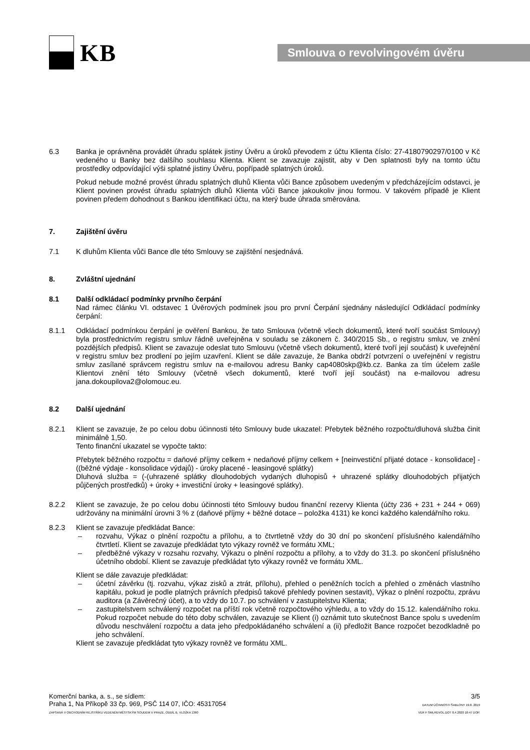KB
Smlouva o revolvingovém úvěru
6.3 Banka je oprávněna provádět úhradu splátek jistiny Úvěru a úroků převodem z účtu Klienta číslo: 27-4180790297/0100 v Kč vedeného u Banky bez dalšího souhlasu Klienta. Klient se zavazuje zajistit, aby v Den splatnosti byly na tomto účtu prostředky odpovídající výši splatné jistiny Úvěru, popřípadě splatných úroků.
Pokud nebude možné provést úhradu splatných dluhů Klienta vůči Bance způsobem uvedeným v předcházejícím odstavci, je Klient povinen provést úhradu splatných dluhů Klienta vůči Bance jakoukoliv jinou formou. V takovém případě je Klient povinen předem dohodnout s Bankou identifikaci účtu, na který bude úhrada směrována.
7. Zajištění úvěru
7.1 K dluhům Klienta vůči Bance dle této Smlouvy se zajištění nesjednává.
8. Zvláštní ujednání
8.1 Další odkládací podmínky prvního čerpání
Nad rámec článku VI. odstavec 1 Úvěrových podmínek jsou pro první Čerpání sjednány následující Odkládací podmínky čerpání:
8.1.1 Odkládací podmínkou čerpání je ověření Bankou, že tato Smlouva (včetně všech dokumentů, které tvoří součást Smlouvy) byla prostřednictvím registru smluv řádně uveřejněna v souladu se zákonem č. 340/2015 Sb., o registru smluv, ve znění pozdějších předpisů. Klient se zavazuje odeslat tuto Smlouvu (včetně všech dokumentů, které tvoří její součást) k uveřejnění v registru smluv bez prodlení po jejím uzavření. Klient se dále zavazuje, že Banka obdrží potvrzení o uveřejnění v registru smluv zasílané správcem registru smluv na e-mailovou adresu Banky cap4080skp@kb.cz. Banka za tím účelem zašle Klientovi znění této Smlouvy (včetně všech dokumentů, které tvoří její součást) na e-mailovou adresu jana.dokoupilova2@olomouc.eu.
8.2 Další ujednání
8.2.1 Klient se zavazuje, že po celou dobu účinnosti této Smlouvy bude ukazatel: Přebytek běžného rozpočtu/dluhová služba činit minimálně 1,50.
Tento finanční ukazatel se vypočte takto:
Přebytek běžného rozpočtu = daňové příjmy celkem + nedaňové příjmy celkem + [neinvestiční přijaté dotace - konsolidace] - ((běžné výdaje - konsolidace výdajů) - úroky placené - leasingové splátky)
Dluhová služba = (-(uhrazené splátky dlouhodobých vydaných dluhopisů + uhrazené splátky dlouhodobých přijatých půjčených prostředků) + úroky + investiční úroky + leasingové splátky).
8.2.2 Klient se zavazuje, že po celou dobu účinnosti této Smlouvy budou finanční rezervy Klienta (účty 236 + 231 + 244 + 069) udržovány na minimální úrovni 3 % z (daňové příjmy + běžné dotace – položka 4131) ke konci každého kalendářního roku.
8.2.3 Klient se zavazuje předkládat Bance:
– rozvahu, Výkaz o plnění rozpočtu a přílohu, a to čtvrtletně vždy do 30 dní po skončení příslušného kalendářního čtvrtletí. Klient se zavazuje předkládat tyto výkazy rovněž ve formátu XML;
– předběžné výkazy v rozsahu rozvahy, Výkazu o plnění rozpočtu a přílohy, a to vždy do 31.3. po skončení příslušného účetního období. Klient se zavazuje předkládat tyto výkazy rovněž ve formátu XML.
Klient se dále zavazuje předkládat:
– účetní závěrku (tj. rozvahu, výkaz zisků a ztrát, přílohu), přehled o peněžních tocích a přehled o změnách vlastního kapitálu, pokud je podle platných právních předpisů takové přehledy povinen sestavit), Výkaz o plnění rozpočtu, zprávu auditora (a Závěrečný účet), a to vždy do 10.7. po schválení v zastupitelstvu Klienta;
– zastupitelstvem schválený rozpočet na příští rok včetně rozpočtového výhledu, a to vždy do 15.12. kalendářního roku. Pokud rozpočet nebude do této doby schválen, zavazuje se Klient (i) oznámit tuto skutečnost Bance spolu s uvedením důvodu neschválení rozpočtu a data jeho předpokládaného schválení a (ii) předložit Bance rozpočet bezodkladně po jeho schválení.
Klient se zavazuje předkládat tyto výkazy rovněž ve formátu XML.
Komerční banka, a. s., se sídlem:
Praha 1, Na Příkopě 33 čp. 969, PSČ 114 07, IČO: 45317054
ZAPSANÁ V OBCHODNÍM REJSTŘÍKU VEDENÉM MĚSTSKÝM SOUDEM V PRAZE, ODDÍL B, VLOŽKA 1360
3/5
DATUM ÚČINNOSTI ŠABLONY 19.8. 2019
VER F SMLREVOL.DOT 8.4.2020 10:47 DOP.